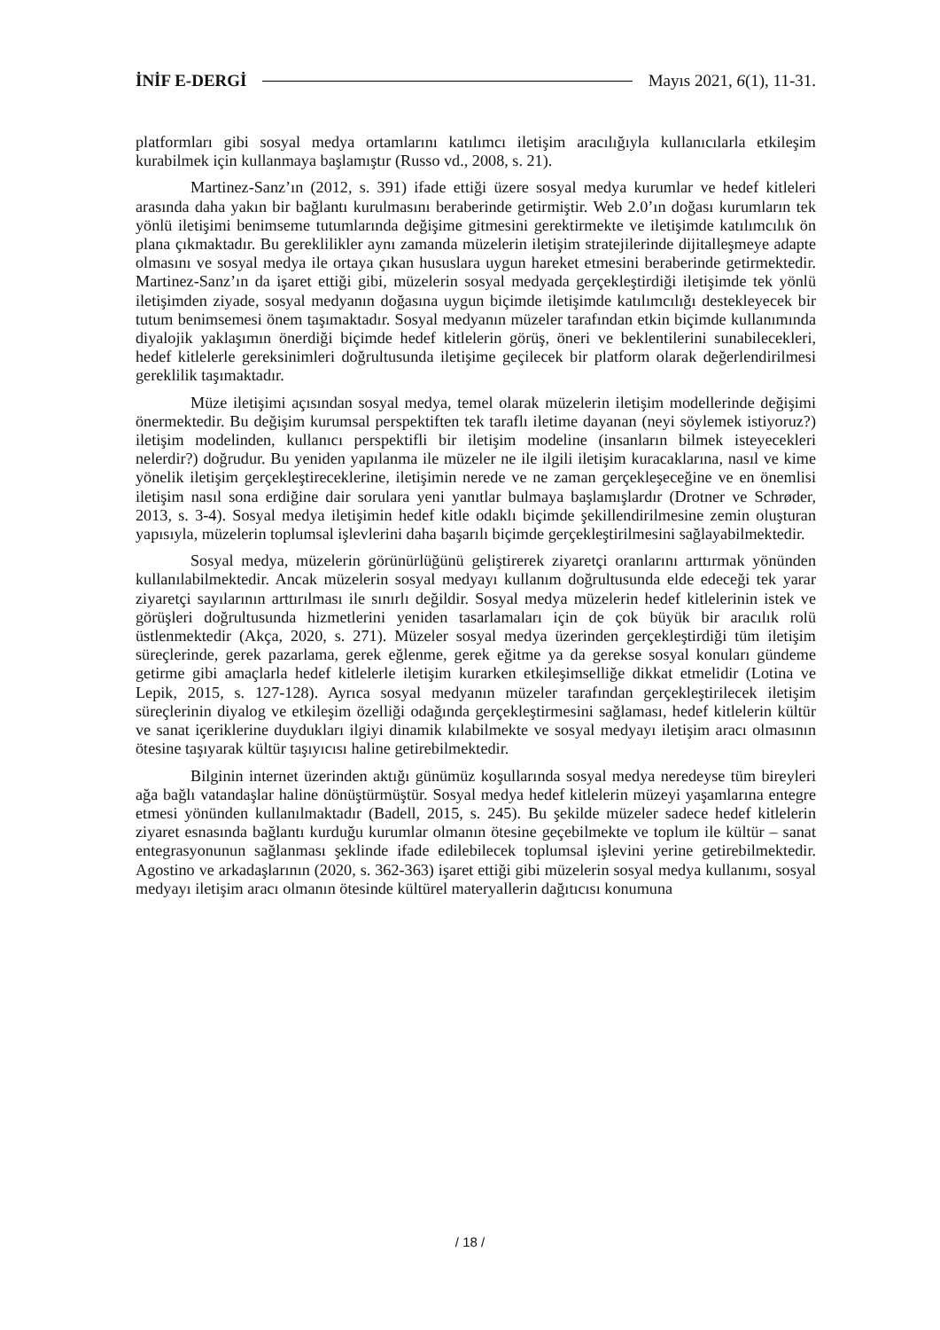İNİF E-DERGİ Mayıs 2021, 6(1), 11-31.
platformları gibi sosyal medya ortamlarını katılımcı iletişim aracılığıyla kullanıcılarla etkileşim kurabilmek için kullanmaya başlamıştır (Russo vd., 2008, s. 21).
Martinez-Sanz’ın (2012, s. 391) ifade ettiği üzere sosyal medya kurumlar ve hedef kitleleri arasında daha yakın bir bağlantı kurulmasını beraberinde getirmiştir. Web 2.0’ın doğası kurumların tek yönlü iletişimi benimseme tutumlarında değişime gitmesini gerektirmekte ve iletişimde katılımcılık ön plana çıkmaktadır. Bu gereklilikler aynı zamanda müzelerin iletişim stratejilerinde dijitalleşmeye adapte olmasını ve sosyal medya ile ortaya çıkan hususlara uygun hareket etmesini beraberinde getirmektedir. Martinez-Sanz’ın da işaret ettiği gibi, müzelerin sosyal medyada gerçekleştirdiği iletişimde tek yönlü iletişimden ziyade, sosyal medyanın doğasına uygun biçimde iletişimde katılımcılığı destekleyecek bir tutum benimsemesi önem taşımaktadır. Sosyal medyanın müzeler tarafından etkin biçimde kullanımında diyalojik yaklaşımın önerdiği biçimde hedef kitlelerin görüş, öneri ve beklentilerini sunabilecekleri, hedef kitlelerle gereksinimleri doğrultusunda iletişime geçilecek bir platform olarak değerlendirilmesi gereklilik taşımaktadır.
Müze iletişimi açısından sosyal medya, temel olarak müzelerin iletişim modellerinde değişimi önermektedir. Bu değişim kurumsal perspektiften tek taraflı iletime dayanan (neyi söylemek istiyoruz?) iletişim modelinden, kullanıcı perspektifli bir iletişim modeline (insanların bilmek isteyecekleri nelerdir?) doğrudur. Bu yeniden yapılanma ile müzeler ne ile ilgili iletişim kuracaklarına, nasıl ve kime yönelik iletişim gerçekleştireceklerine, iletişimin nerede ve ne zaman gerçekleşeceğine ve en önemlisi iletişim nasıl sona erdiğine dair sorulara yeni yanıtlar bulmaya başlamışlardır (Drotner ve Schrøder, 2013, s. 3-4). Sosyal medya iletişimin hedef kitle odaklı biçimde şekillendirilmesine zemin oluşturan yapısıyla, müzelerin toplumsal işlevlerini daha başarılı biçimde gerçekleştirilmesini sağlayabilmektedir.
Sosyal medya, müzelerin görünürlüğünü geliştirerek ziyaretçi oranlarını arttırmak yönünden kullanılabilmektedir. Ancak müzelerin sosyal medyayı kullanım doğrultusunda elde edeceği tek yarar ziyaretçi sayılarının arttırılması ile sınırlı değildir. Sosyal medya müzelerin hedef kitlelerinin istek ve görüşleri doğrultusunda hizmetlerini yeniden tasarlamaları için de çok büyük bir aracılık rolü üstlenmektedir (Akça, 2020, s. 271). Müzeler sosyal medya üzerinden gerçekleştirdiği tüm iletişim süreçlerinde, gerek pazarlama, gerek eğlenme, gerek eğitme ya da gerekse sosyal konuları gündeme getirme gibi amaçlarla hedef kitlelerle iletişim kurarken etkileşimselliğe dikkat etmelidir (Lotina ve Lepik, 2015, s. 127-128). Ayrıca sosyal medyanın müzeler tarafından gerçekleştirilecek iletişim süreçlerinin diyalog ve etkileşim özelliği odağında gerçekleştirmesini sağlaması, hedef kitlelerin kültür ve sanat içeriklerine duydukları ilgiyi dinamik kılabilmekte ve sosyal medyayı iletişim aracı olmasının ötesine taşıyarak kültür taşıyıcısı haline getirebilmektedir.
Bilginin internet üzerinden aktığı günümüz koşullarında sosyal medya neredeyse tüm bireyleri ağa bağlı vatandaşlar haline dönüştürmüştür. Sosyal medya hedef kitlelerin müzeyi yaşamlarına entegre etmesi yönünden kullanılmaktadır (Badell, 2015, s. 245). Bu şekilde müzeler sadece hedef kitlelerin ziyaret esnasında bağlantı kurduğu kurumlar olmanın ötesine geçebilmekte ve toplum ile kültür – sanat entegrasyonunun sağlanması şeklinde ifade edilebilecek toplumsal işlevini yerine getirebilmektedir. Agostino ve arkadaşlarının (2020, s. 362-363) işaret ettiği gibi müzelerin sosyal medya kullanımı, sosyal medyayı iletişim aracı olmanın ötesinde kültürel materyallerin dağıtıcısı konumuna
/ 18 /